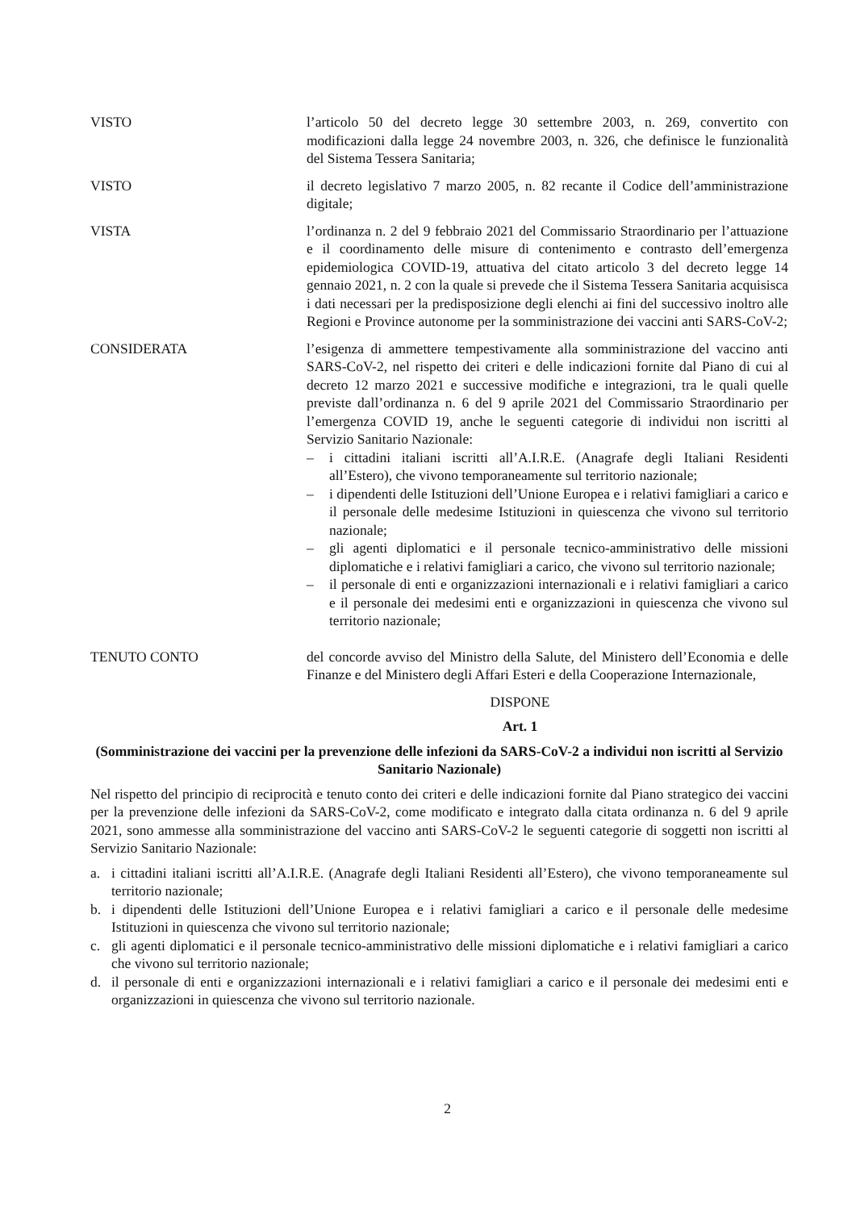VISTO l’articolo 50 del decreto legge 30 settembre 2003, n. 269, convertito con modificazioni dalla legge 24 novembre 2003, n. 326, che definisce le funzionalità del Sistema Tessera Sanitaria;
VISTO il decreto legislativo 7 marzo 2005, n. 82 recante il Codice dell’amministrazione digitale;
VISTA l’ordinanza n. 2 del 9 febbraio 2021 del Commissario Straordinario per l’attuazione e il coordinamento delle misure di contenimento e contrasto dell’emergenza epidemiologica COVID-19, attuativa del citato articolo 3 del decreto legge 14 gennaio 2021, n. 2 con la quale si prevede che il Sistema Tessera Sanitaria acquisisca i dati necessari per la predisposizione degli elenchi ai fini del successivo inoltro alle Regioni e Province autonome per la somministrazione dei vaccini anti SARS-CoV-2;
CONSIDERATA l’esigenza di ammettere tempestivamente alla somministrazione del vaccino anti SARS-CoV-2, nel rispetto dei criteri e delle indicazioni fornite dal Piano di cui al decreto 12 marzo 2021 e successive modifiche e integrazioni, tra le quali quelle previste dall’ordinanza n. 6 del 9 aprile 2021 del Commissario Straordinario per l’emergenza COVID 19, anche le seguenti categorie di individui non iscritti al Servizio Sanitario Nazionale:
– i cittadini italiani iscritti all’A.I.R.E. (Anagrafe degli Italiani Residenti all’Estero), che vivono temporaneamente sul territorio nazionale;
– i dipendenti delle Istituzioni dell’Unione Europea e i relativi famigliari a carico e il personale delle medesime Istituzioni in quiescenza che vivono sul territorio nazionale;
– gli agenti diplomatici e il personale tecnico-amministrativo delle missioni diplomatiche e i relativi famigliari a carico, che vivono sul territorio nazionale;
– il personale di enti e organizzazioni internazionali e i relativi famigliari a carico e il personale dei medesimi enti e organizzazioni in quiescenza che vivono sul territorio nazionale;
TENUTO CONTO del concorde avviso del Ministro della Salute, del Ministero dell’Economia e delle Finanze e del Ministero degli Affari Esteri e della Cooperazione Internazionale,
DISPONE
Art. 1
(Somministrazione dei vaccini per la prevenzione delle infezioni da SARS-CoV-2 a individui non iscritti al Servizio Sanitario Nazionale)
Nel rispetto del principio di reciprocità e tenuto conto dei criteri e delle indicazioni fornite dal Piano strategico dei vaccini per la prevenzione delle infezioni da SARS-CoV-2, come modificato e integrato dalla citata ordinanza n. 6 del 9 aprile 2021, sono ammesse alla somministrazione del vaccino anti SARS-CoV-2 le seguenti categorie di soggetti non iscritti al Servizio Sanitario Nazionale:
a. i cittadini italiani iscritti all’A.I.R.E. (Anagrafe degli Italiani Residenti all’Estero), che vivono temporaneamente sul territorio nazionale;
b. i dipendenti delle Istituzioni dell’Unione Europea e i relativi famigliari a carico e il personale delle medesime Istituzioni in quiescenza che vivono sul territorio nazionale;
c. gli agenti diplomatici e il personale tecnico-amministrativo delle missioni diplomatiche e i relativi famigliari a carico che vivono sul territorio nazionale;
d. il personale di enti e organizzazioni internazionali e i relativi famigliari a carico e il personale dei medesimi enti e organizzazioni in quiescenza che vivono sul territorio nazionale.
2